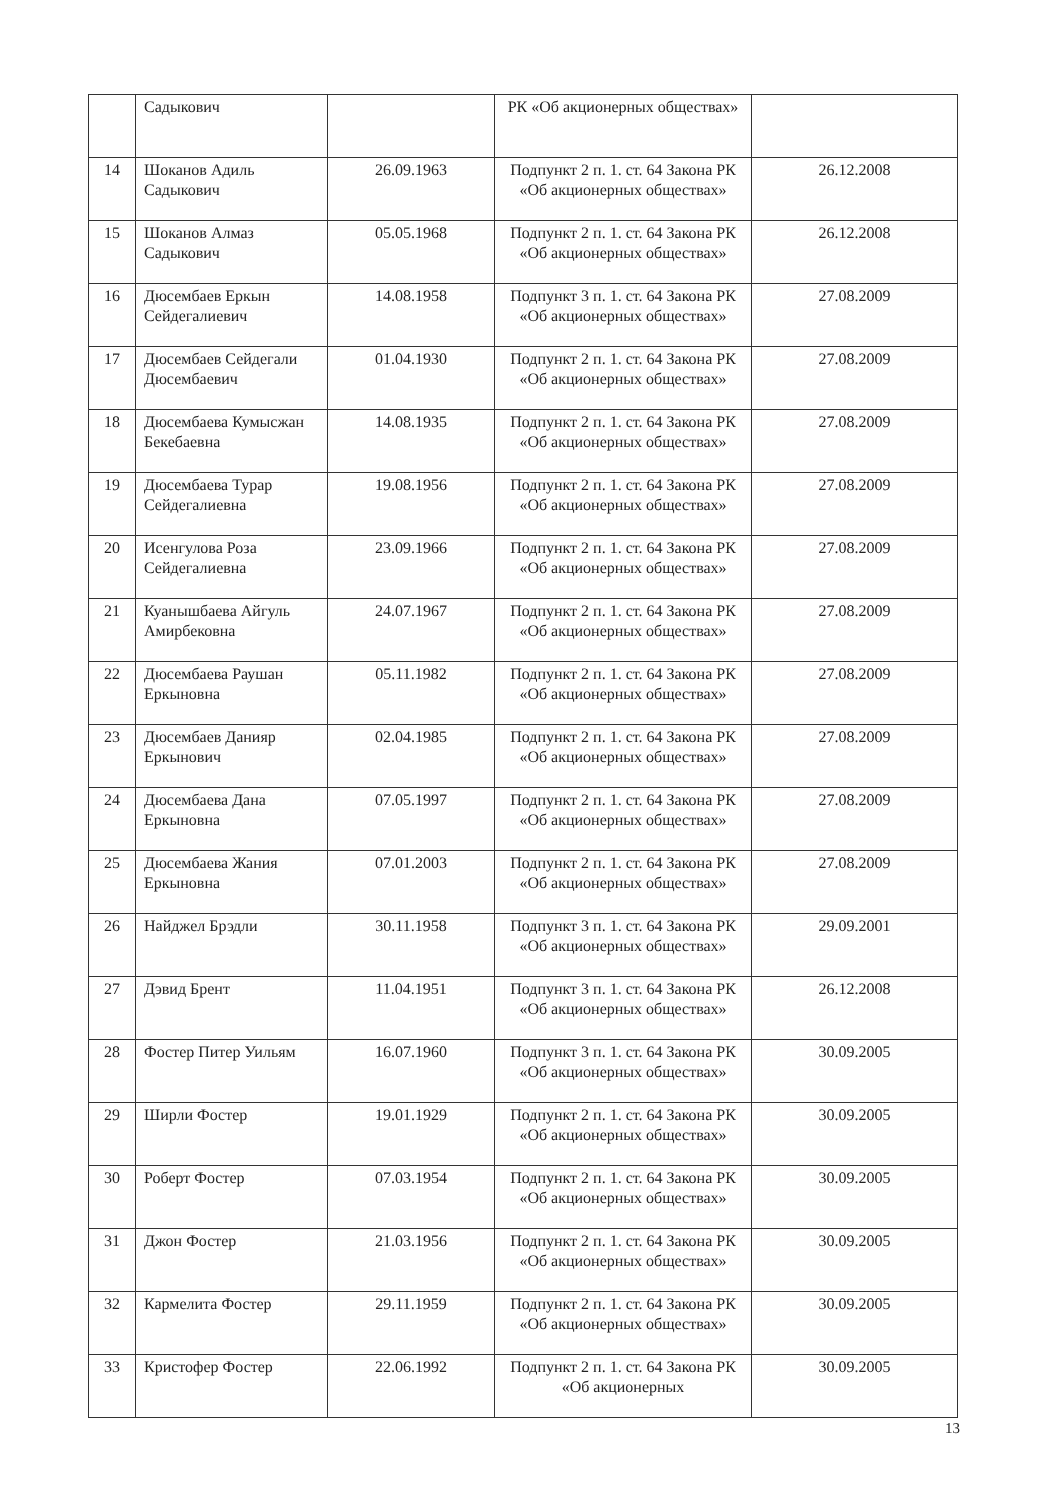| | Садыкович | | РК «Об акционерных обществах» | |
| 14 | Шоканов Адиль Садыкович | 26.09.1963 | Подпункт 2 п. 1. ст. 64 Закона РК «Об акционерных обществах» | 26.12.2008 |
| 15 | Шоканов Алмаз Садыкович | 05.05.1968 | Подпункт 2 п. 1. ст. 64 Закона РК «Об акционерных обществах» | 26.12.2008 |
| 16 | Дюсембаев Еркын Сейдегалиевич | 14.08.1958 | Подпункт 3 п. 1. ст. 64 Закона РК «Об акционерных обществах» | 27.08.2009 |
| 17 | Дюсембаев Сейдегали Дюсембаевич | 01.04.1930 | Подпункт 2 п. 1. ст. 64 Закона РК «Об акционерных обществах» | 27.08.2009 |
| 18 | Дюсембаева Кумысжан Бекебаевна | 14.08.1935 | Подпункт 2 п. 1. ст. 64 Закона РК «Об акционерных обществах» | 27.08.2009 |
| 19 | Дюсембаева Турар Сейдегалиевна | 19.08.1956 | Подпункт 2 п. 1. ст. 64 Закона РК «Об акционерных обществах» | 27.08.2009 |
| 20 | Исенгулова Роза Сейдегалиевна | 23.09.1966 | Подпункт 2 п. 1. ст. 64 Закона РК «Об акционерных обществах» | 27.08.2009 |
| 21 | Куанышбаева Айгуль Амирбековна | 24.07.1967 | Подпункт 2 п. 1. ст. 64 Закона РК «Об акционерных обществах» | 27.08.2009 |
| 22 | Дюсембаева Раушан Еркыновна | 05.11.1982 | Подпункт 2 п. 1. ст. 64 Закона РК «Об акционерных обществах» | 27.08.2009 |
| 23 | Дюсембаев Данияр Еркынович | 02.04.1985 | Подпункт 2 п. 1. ст. 64 Закона РК «Об акционерных обществах» | 27.08.2009 |
| 24 | Дюсембаева Дана Еркыновна | 07.05.1997 | Подпункт 2 п. 1. ст. 64 Закона РК «Об акционерных обществах» | 27.08.2009 |
| 25 | Дюсембаева Жания Еркыновна | 07.01.2003 | Подпункт 2 п. 1. ст. 64 Закона РК «Об акционерных обществах» | 27.08.2009 |
| 26 | Найджел Брэдли | 30.11.1958 | Подпункт 3 п. 1. ст. 64 Закона РК «Об акционерных обществах» | 29.09.2001 |
| 27 | Дэвид Брент | 11.04.1951 | Подпункт 3 п. 1. ст. 64 Закона РК «Об акционерных обществах» | 26.12.2008 |
| 28 | Фостер Питер Уильям | 16.07.1960 | Подпункт 3 п. 1. ст. 64 Закона РК «Об акционерных обществах» | 30.09.2005 |
| 29 | Ширли Фостер | 19.01.1929 | Подпункт 2 п. 1. ст. 64 Закона РК «Об акционерных обществах» | 30.09.2005 |
| 30 | Роберт Фостер | 07.03.1954 | Подпункт 2 п. 1. ст. 64 Закона РК «Об акционерных обществах» | 30.09.2005 |
| 31 | Джон Фостер | 21.03.1956 | Подпункт 2 п. 1. ст. 64 Закона РК «Об акционерных обществах» | 30.09.2005 |
| 32 | Кармелита Фостер | 29.11.1959 | Подпункт 2 п. 1. ст. 64 Закона РК «Об акционерных обществах» | 30.09.2005 |
| 33 | Кристофер Фостер | 22.06.1992 | Подпункт 2 п. 1. ст. 64 Закона РК «Об акционерных | 30.09.2005 |
13